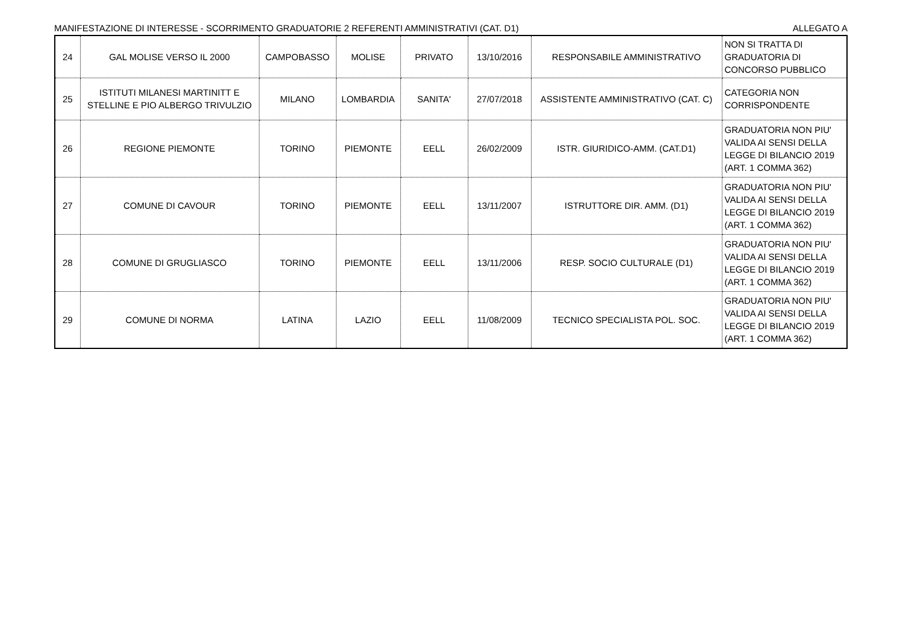MANIFESTAZIONE DI INTERESSE - SCORRIMENTO GRADUATORIE 2 REFERENTI AMMINISTRATIVI (CAT. D1) ALLEGATO A
| 24 | GAL MOLISE VERSO IL 2000 | CAMPOBASSO | MOLISE | PRIVATO | 13/10/2016 | RESPONSABILE AMMINISTRATIVO | NON SI TRATTA DI GRADUATORIA DI CONCORSO PUBBLICO |
| 25 | ISTITUTI MILANESI MARTINITT E STELLINE E PIO ALBERGO TRIVULZIO | MILANO | LOMBARDIA | SANITA' | 27/07/2018 | ASSISTENTE AMMINISTRATIVO (CAT. C) | CATEGORIA NON CORRISPONDENTE |
| 26 | REGIONE PIEMONTE | TORINO | PIEMONTE | EELL | 26/02/2009 | ISTR. GIURIDICO-AMM. (CAT.D1) | GRADUATORIA NON PIU' VALIDA AI SENSI DELLA LEGGE DI BILANCIO 2019 (ART. 1 COMMA 362) |
| 27 | COMUNE DI CAVOUR | TORINO | PIEMONTE | EELL | 13/11/2007 | ISTRUTTORE DIR. AMM. (D1) | GRADUATORIA NON PIU' VALIDA AI SENSI DELLA LEGGE DI BILANCIO 2019 (ART. 1 COMMA 362) |
| 28 | COMUNE DI GRUGLIASCO | TORINO | PIEMONTE | EELL | 13/11/2006 | RESP. SOCIO CULTURALE (D1) | GRADUATORIA NON PIU' VALIDA AI SENSI DELLA LEGGE DI BILANCIO 2019 (ART. 1 COMMA 362) |
| 29 | COMUNE DI NORMA | LATINA | LAZIO | EELL | 11/08/2009 | TECNICO SPECIALISTA POL. SOC. | GRADUATORIA NON PIU' VALIDA AI SENSI DELLA LEGGE DI BILANCIO 2019 (ART. 1 COMMA 362) |